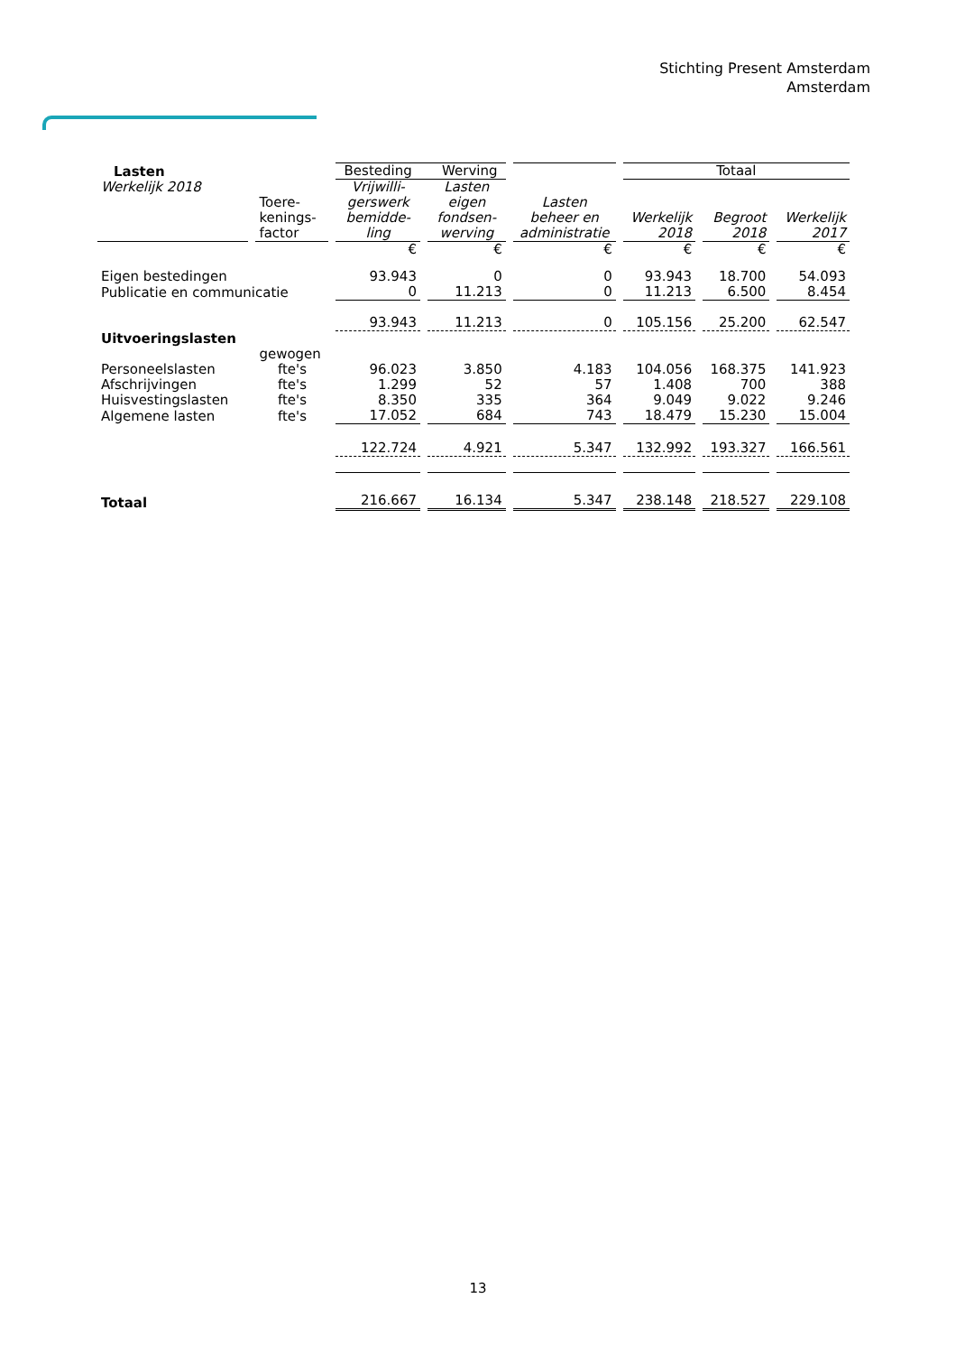Stichting Present Amsterdam
Amsterdam
| Lasten | | Besteding Werving | | | Totaal | | |
| Werkelijk 2018 | Toere- kenings- factor | Vrijwilli- gerswerk bemidde- ling | Lasten eigen fondsen- werving | Lasten beheer en administratie | Werkelijk 2018 | Begroot 2018 | Werkelijk 2017 |
| | | € | € | € | € | € | € |
| Eigen bestedingen | | 93.943 | 0 | 0 | 93.943 | 18.700 | 54.093 |
| Publicatie en communicatie | | 0 | 11.213 | 0 | 11.213 | 6.500 | 8.454 |
| | | 93.943 | 11.213 | 0 | 105.156 | 25.200 | 62.547 |
| Uitvoeringslasten | | | | | | | |
| | gewogen | | | | | | |
| Personeelslasten | fte's | 96.023 | 3.850 | 4.183 | 104.056 | 168.375 | 141.923 |
| Afschrijvingen | fte's | 1.299 | 52 | 57 | 1.408 | 700 | 388 |
| Huisvestingslasten | fte's | 8.350 | 335 | 364 | 9.049 | 9.022 | 9.246 |
| Algemene lasten | fte's | 17.052 | 684 | 743 | 18.479 | 15.230 | 15.004 |
| | | 122.724 | 4.921 | 5.347 | 132.992 | 193.327 | 166.561 |
| Totaal | | 216.667 | 16.134 | 5.347 | 238.148 | 218.527 | 229.108 |
13